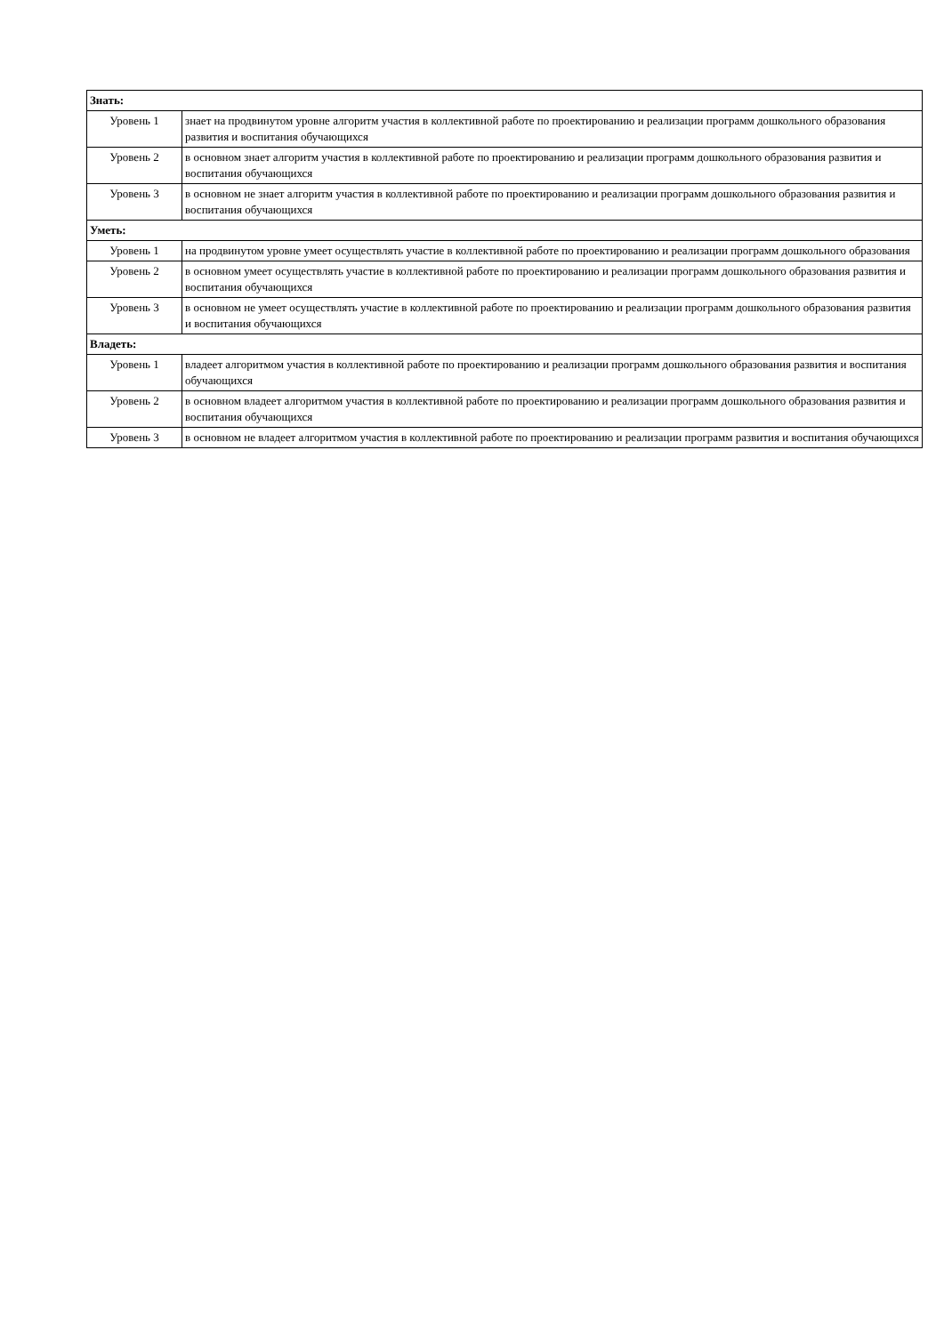| Знать: | |
| Уровень 1 | знает на продвинутом уровне алгоритм участия в коллективной работе по проектированию и реализации программ дошкольного образования развития и воспитания обучающихся |
| Уровень 2 | в основном знает алгоритм участия в коллективной работе по проектированию и реализации программ дошкольного образования развития и воспитания обучающихся |
| Уровень 3 | в основном не знает алгоритм участия в коллективной работе по проектированию и реализации программ дошкольного образования развития и воспитания обучающихся |
| Уметь: | |
| Уровень 1 | на продвинутом уровне умеет осуществлять участие в коллективной работе по проектированию и реализации программ дошкольного образования |
| Уровень 2 | в основном умеет осуществлять участие в коллективной работе по проектированию и реализации программ дошкольного образования развития и воспитания обучающихся |
| Уровень 3 | в основном не умеет осуществлять участие в коллективной работе по проектированию и реализации программ дошкольного образования развития и воспитания обучающихся |
| Владеть: | |
| Уровень 1 | владеет алгоритмом участия в коллективной работе по проектированию и реализации программ дошкольного образования развития и воспитания обучающихся |
| Уровень 2 | в основном владеет алгоритмом участия в коллективной работе по проектированию и реализации программ дошкольного образования развития и воспитания обучающихся |
| Уровень 3 | в основном не владеет алгоритмом участия в коллективной работе по проектированию и реализации программ развития и воспитания обучающихся |